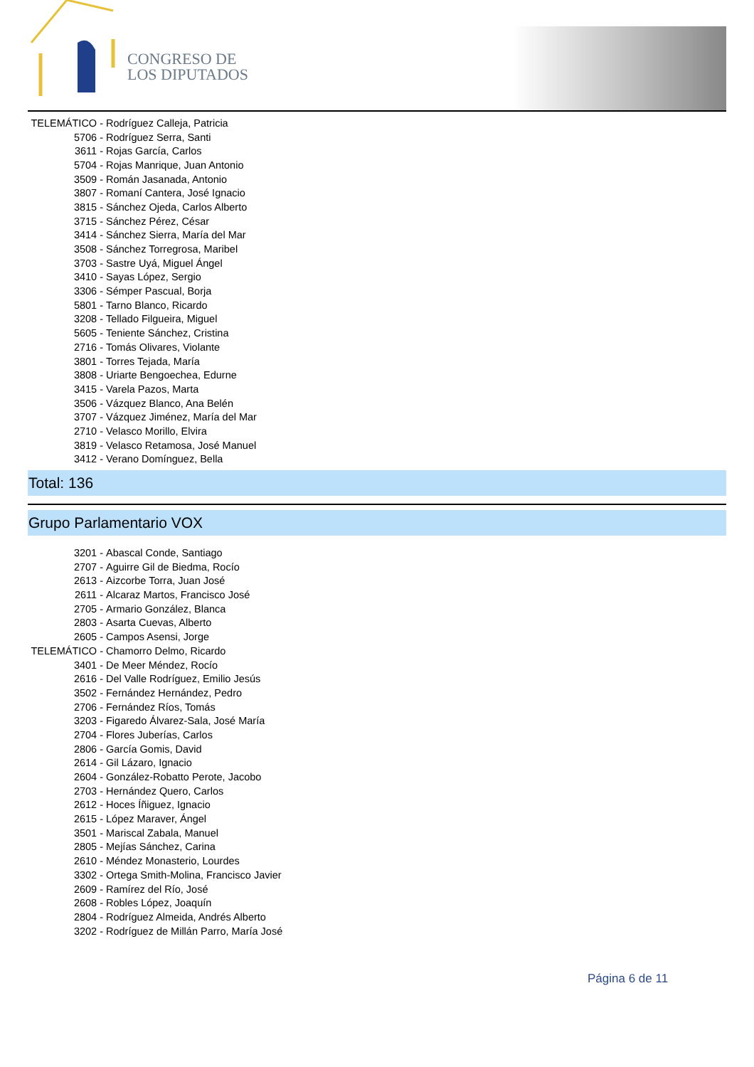CONGRESO DE
LOS DIPUTADOS
TELEMÁTICO - Rodríguez Calleja, Patricia
5706 - Rodríguez Serra, Santi
3611 - Rojas García, Carlos
5704 - Rojas Manrique, Juan Antonio
3509 - Román Jasanada, Antonio
3807 - Romaní Cantera, José Ignacio
3815 - Sánchez Ojeda, Carlos Alberto
3715 - Sánchez Pérez, César
3414 - Sánchez Sierra, María del Mar
3508 - Sánchez Torregrosa, Maribel
3703 - Sastre Uyá, Miguel Ángel
3410 - Sayas López, Sergio
3306 - Sémper Pascual, Borja
5801 - Tarno Blanco, Ricardo
3208 - Tellado Filgueira, Miguel
5605 - Teniente Sánchez, Cristina
2716 - Tomás Olivares, Violante
3801 - Torres Tejada, María
3808 - Uriarte Bengoechea, Edurne
3415 - Varela Pazos, Marta
3506 - Vázquez Blanco, Ana Belén
3707 - Vázquez Jiménez, María del Mar
2710 - Velasco Morillo, Elvira
3819 - Velasco Retamosa, José Manuel
3412 - Verano Domínguez, Bella
Total: 136
Grupo Parlamentario VOX
3201 - Abascal Conde, Santiago
2707 - Aguirre Gil de Biedma, Rocío
2613 - Aizcorbe Torra, Juan José
2611 - Alcaraz Martos, Francisco José
2705 - Armario González, Blanca
2803 - Asarta Cuevas, Alberto
2605 - Campos Asensi, Jorge
TELEMÁTICO - Chamorro Delmo, Ricardo
3401 - De Meer Méndez, Rocío
2616 - Del Valle Rodríguez, Emilio Jesús
3502 - Fernández Hernández, Pedro
2706 - Fernández Ríos, Tomás
3203 - Figaredo Álvarez-Sala, José María
2704 - Flores Juberías, Carlos
2806 - García Gomis, David
2614 - Gil Lázaro, Ignacio
2604 - González-Robatto Perote, Jacobo
2703 - Hernández Quero, Carlos
2612 - Hoces Íñiguez, Ignacio
2615 - López Maraver, Ángel
3501 - Mariscal Zabala, Manuel
2805 - Mejías Sánchez, Carina
2610 - Méndez Monasterio, Lourdes
3302 - Ortega Smith-Molina, Francisco Javier
2609 - Ramírez del Río, José
2608 - Robles López, Joaquín
2804 - Rodríguez Almeida, Andrés Alberto
3202 - Rodríguez de Millán Parro, María José
Página 6 de 11